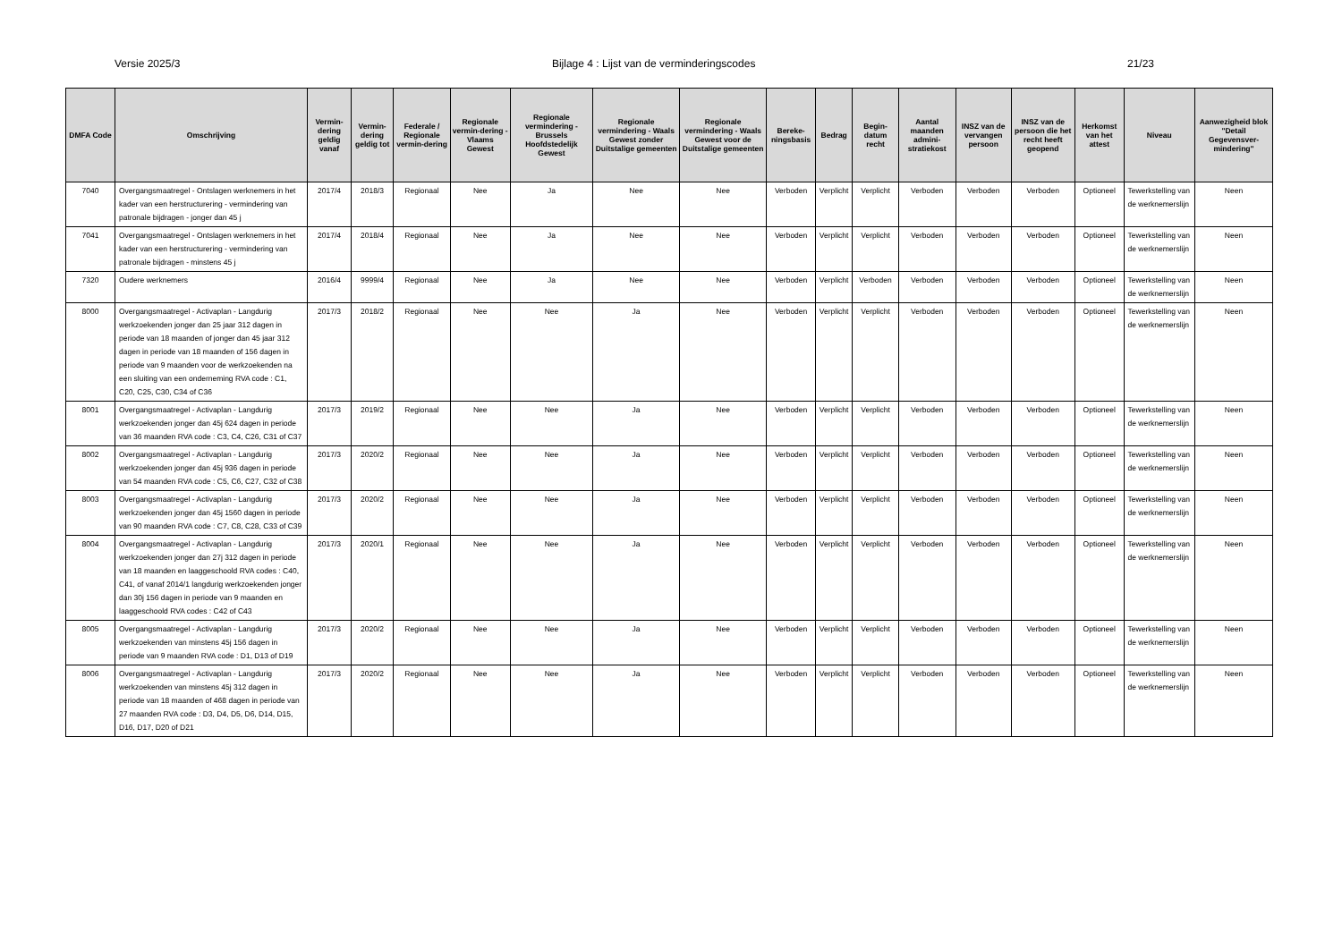Versie 2025/3 Bijlage 4 : Lijst van de verminderingscodes 21/23
| DMFA Code | Omschrijving | Vermin-dering geldig vanaf | Vermin-dering geldig tot | Federale / Regionale vermin-dering | Regionale vermin-dering - Vlaams Gewest | Regionale vermindering - Brussels Hoofdstedelijk Gewest | Regionale vermindering - Waals Gewest zonder Duitstalige gemeenten | Regionale vermindering - Waals Gewest voor de Duitstalige gemeenten | Bereke-ningsbasis | Bedrag | Begin-datum recht | Aantal maanden admini-stratiekost | INSZ van de vervangen persoon | INSZ van de persoon die het recht heeft geopend | Herkomst van het attest | Niveau | Aanwezigheid blok "Detail Gegevensver-mindering" |
| --- | --- | --- | --- | --- | --- | --- | --- | --- | --- | --- | --- | --- | --- | --- | --- | --- | --- |
| 7040 | Overgangsmaatregel - Ontslagen werknemers in het kader van een herstructurering - vermindering van patronale bijdragen - jonger dan 45 j | 2017/4 | 2018/3 | Regionaal | Nee | Ja | Nee | Nee | Verboden | Verplicht | Verplicht | Verboden | Verboden | Verboden | Optioneel | Tewerkstelling van de werknemerslijn | Neen |
| 7041 | Overgangsmaatregel - Ontslagen werknemers in het kader van een herstructurering - vermindering van patronale bijdragen - minstens 45 j | 2017/4 | 2018/4 | Regionaal | Nee | Ja | Nee | Nee | Verboden | Verplicht | Verplicht | Verboden | Verboden | Verboden | Optioneel | Tewerkstelling van de werknemerslijn | Neen |
| 7320 | Oudere werknemers | 2016/4 | 9999/4 | Regionaal | Nee | Ja | Nee | Nee | Verboden | Verplicht | Verboden | Verboden | Verboden | Verboden | Optioneel | Tewerkstelling van de werknemerslijn | Neen |
| 8000 | Overgangsmaatregel - Activaplan - Langdurig werkzoekenden jonger dan 25 jaar 312 dagen in periode van 18 maanden of jonger dan 45 jaar 312 dagen in periode van 18 maanden of 156 dagen in periode van 9 maanden voor de werkzoekenden na een sluiting van een onderneming RVA code : C1, C20, C25, C30, C34 of C36 | 2017/3 | 2018/2 | Regionaal | Nee | Nee | Ja | Nee | Verboden | Verplicht | Verplicht | Verboden | Verboden | Verboden | Optioneel | Tewerkstelling van de werknemerslijn | Neen |
| 8001 | Overgangsmaatregel - Activaplan - Langdurig werkzoekenden jonger dan 45j 624 dagen in periode van 36 maanden RVA code : C3, C4, C26, C31 of C37 | 2017/3 | 2019/2 | Regionaal | Nee | Nee | Ja | Nee | Verboden | Verplicht | Verplicht | Verboden | Verboden | Verboden | Optioneel | Tewerkstelling van de werknemerslijn | Neen |
| 8002 | Overgangsmaatregel - Activaplan - Langdurig werkzoekenden jonger dan 45j 936 dagen in periode van 54 maanden RVA code : C5, C6, C27, C32 of C38 | 2017/3 | 2020/2 | Regionaal | Nee | Nee | Ja | Nee | Verboden | Verplicht | Verplicht | Verboden | Verboden | Verboden | Optioneel | Tewerkstelling van de werknemerslijn | Neen |
| 8003 | Overgangsmaatregel - Activaplan - Langdurig werkzoekenden jonger dan 45j 1560 dagen in periode van 90 maanden RVA code : C7, C8, C28, C33 of C39 | 2017/3 | 2020/2 | Regionaal | Nee | Nee | Ja | Nee | Verboden | Verplicht | Verplicht | Verboden | Verboden | Verboden | Optioneel | Tewerkstelling van de werknemerslijn | Neen |
| 8004 | Overgangsmaatregel - Activaplan - Langdurig werkzoekenden jonger dan 27j 312 dagen in periode van 18 maanden en laaggeschoold RVA codes : C40, C41, of vanaf 2014/1 langdurig werkzoekenden jonger dan 30j 156 dagen in periode van 9 maanden en laaggeschoold RVA codes : C42 of C43 | 2017/3 | 2020/1 | Regionaal | Nee | Nee | Ja | Nee | Verboden | Verplicht | Verplicht | Verboden | Verboden | Verboden | Optioneel | Tewerkstelling van de werknemerslijn | Neen |
| 8005 | Overgangsmaatregel - Activaplan - Langdurig werkzoekenden van minstens 45j 156 dagen in periode van 9 maanden RVA code : D1, D13 of D19 | 2017/3 | 2020/2 | Regionaal | Nee | Nee | Ja | Nee | Verboden | Verplicht | Verplicht | Verboden | Verboden | Verboden | Optioneel | Tewerkstelling van de werknemerslijn | Neen |
| 8006 | Overgangsmaatregel - Activaplan - Langdurig werkzoekenden van minstens 45j 312 dagen in periode van 18 maanden of 468 dagen in periode van 27 maanden RVA code : D3, D4, D5, D6, D14, D15, D16, D17, D20 of D21 | 2017/3 | 2020/2 | Regionaal | Nee | Nee | Ja | Nee | Verboden | Verplicht | Verplicht | Verboden | Verboden | Verboden | Optioneel | Tewerkstelling van de werknemerslijn | Neen |